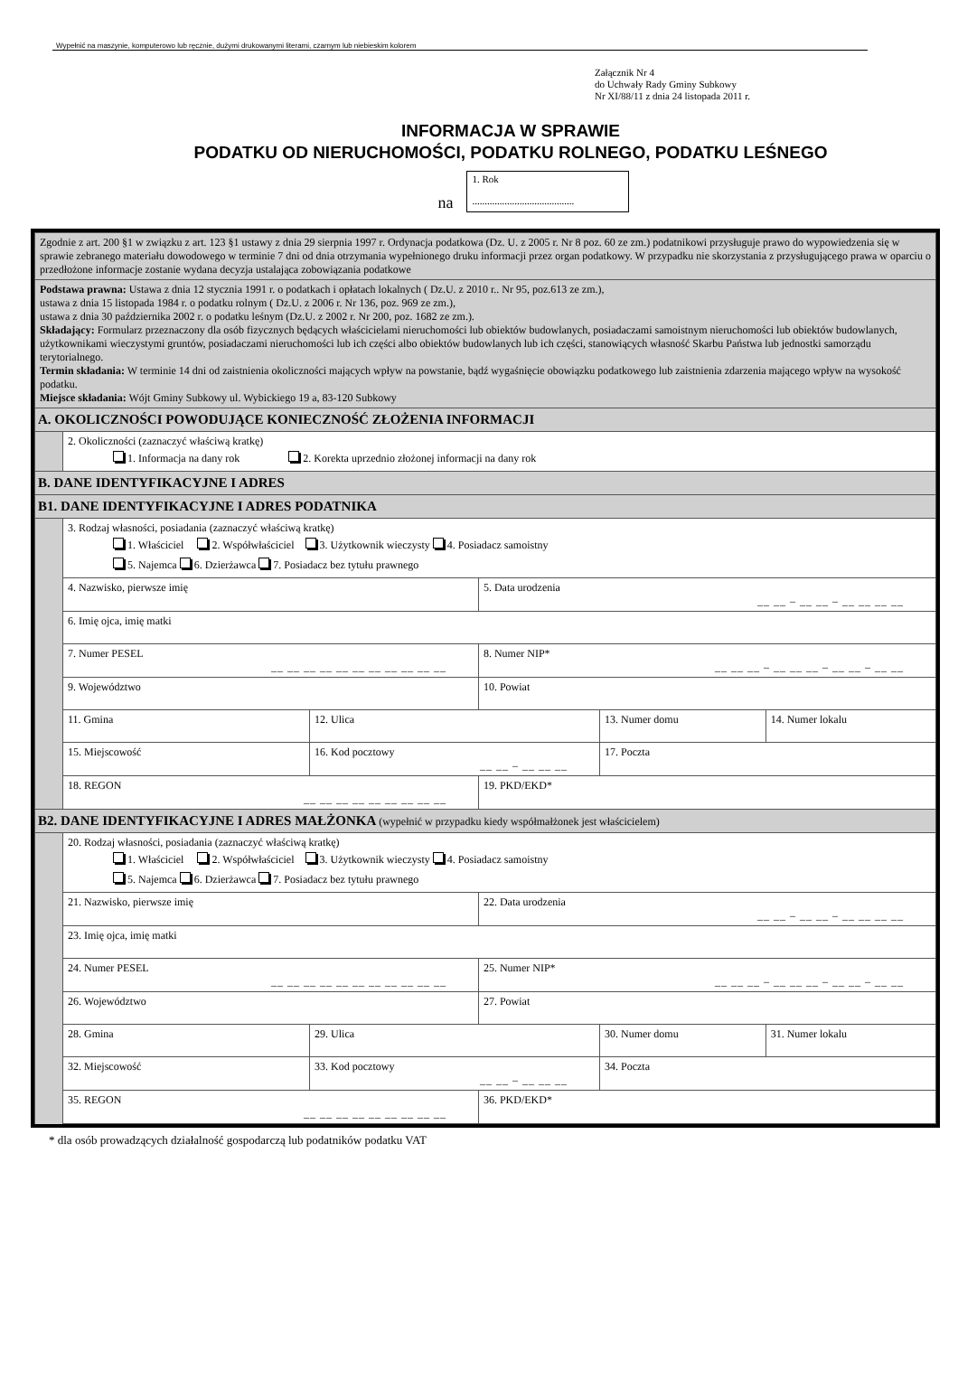Wypełnić na maszynie, komputerowo lub ręcznie, dużymi drukowanymi literami, czarnym lub niebieskim kolorem
Załącznik Nr 4
do Uchwały Rady Gminy Subkowy
Nr XI/88/11 z dnia 24 listopada 2011 r.
INFORMACJA W SPRAWIE
PODATKU OD NIERUCHOMOŚCI, PODATKU ROLNEGO, PODATKU LEŚNEGO
na
1. Rok
.........................................
| Zgodnie z art. 200 §1 w związku z art. 123 §1 ustawy z dnia 29 sierpnia 1997 r. Ordynacja podatkowa (Dz. U. z 2005 r. Nr 8 poz. 60 ze zm.) podatnikowi przysługuje prawo do wypowiedzenia się w sprawie zebranego materiału dowodowego w terminie 7 dni od dnia otrzymania wypełnionego druku informacji przez organ podatkowy. W przypadku nie skorzystania z przysługującego prawa w oparciu o przedłożone informacje zostanie wydana decyzja ustalająca zobowiązania podatkowe | | | | | | | |
| Podstawa prawna: Ustawa z dnia 12 stycznia 1991 r. o podatkach i opłatach lokalnych ( Dz.U. z 2010 r.. Nr 95, poz.613 ze zm.), ustawa z dnia 15 listopada 1984 r. o podatku rolnym ( Dz.U. z 2006 r. Nr 136, poz. 969 ze zm.), ustawa z dnia 30 października 2002 r. o podatku leśnym (Dz.U. z 2002 r. Nr 200, poz. 1682 ze zm.). Składający: Formularz przeznaczony dla osób fizycznych będących właścicielami nieruchomości lub obiektów budowlanych, posiadaczami samoistnym nieruchomości lub obiektów budowlanych, użytkownikami wieczystymi gruntów, posiadaczami nieruchomości lub ich części albo obiektów budowlanych lub ich części, stanowiących własność Skarbu Państwa lub jednostki samorządu terytorialnego. Termin składania: W terminie 14 dni od zaistnienia okoliczności mających wpływ na powstanie, bądź wygaśnięcie obowiązku podatkowego lub zaistnienia zdarzenia mającego wpływ na wysokość podatku. Miejsce składania: Wójt Gminy Subkowy ul. Wybickiego 19 a, 83-120 Subkowy | | | | | | | |
| A. OKOLICZNOŚCI POWODUJĄCE KONIECZNOŚĆ ZŁOŻENIA INFORMACJI | | | | | | | |
| | 2. Okoliczności (zaznaczyć właściwą kratkę) 1. Informacja na dany rok 2. Korekta uprzednio złożonej informacji na dany rok | | | | | | |
| B. DANE IDENTYFIKACYJNE I ADRES | | | | | | | |
| B1. DANE IDENTYFIKACYJNE I ADRES PODATNIKA | | | | | | | |
| | 3. Rodzaj własności, posiadania (zaznaczyć właściwą kratkę) 1. Właściciel 2. Współwłaściciel 3. Użytkownik wieczysty 4. Posiadacz samoistny 5. Najemca 6. Dzierżawca 7. Posiadacz bez tytułu prawnego | | | | | | |
| | 4. Nazwisko, pierwsze imię | | | 5. Data urodzenia __ __ – __ __ – __ __ __ __ | | | |
| | 6. Imię ojca, imię matki | | | | | | |
| | 7. Numer PESEL __ __ __ __ __ __ __ __ __ __ __ | | | 8. Numer NIP* __ __ __ – __ __ __ – __ __ – __ __ | | | |
| | 9. Województwo | | | 10. Powiat | | | |
| | 11. Gmina | 12. Ulica | | | | 13. Numer domu | 14. Numer lokalu |
| | 15. Miejscowość | | 16. Kod pocztowy __ __ – __ __ __ | | 17. Poczta | | |
| | 18. REGON __ __ __ __ __ __ __ __ __ | | | 19. PKD/EKD* | | | |
| B2. DANE IDENTYFIKACYJNE I ADRES MAŁŻONKA (wypełnić w przypadku kiedy współmałżonek jest właścicielem) | | | | | | | |
| | 20. Rodzaj własności, posiadania (zaznaczyć właściwą kratkę) 1. Właściciel 2. Współwłaściciel 3. Użytkownik wieczysty 4. Posiadacz samoistny 5. Najemca 6. Dzierżawca 7. Posiadacz bez tytułu prawnego | | | | | | |
| | 21. Nazwisko, pierwsze imię | | | 22. Data urodzenia __ __ – __ __ – __ __ __ __ | | | |
| | 23. Imię ojca, imię matki | | | | | | |
| | 24. Numer PESEL __ __ __ __ __ __ __ __ __ __ __ | | | 25. Numer NIP* __ __ __ – __ __ __ – __ __ – __ __ | | | |
| | 26. Województwo | | | 27. Powiat | | | |
| | 28. Gmina | 29. Ulica | | | | 30. Numer domu | 31. Numer lokalu |
| | 32. Miejscowość | | 33. Kod pocztowy __ __ – __ __ __ | | 34. Poczta | | |
| | 35. REGON __ __ __ __ __ __ __ __ __ | | | 36. PKD/EKD* | | | |
* dla osób prowadzących działalność gospodarczą lub podatników podatku VAT